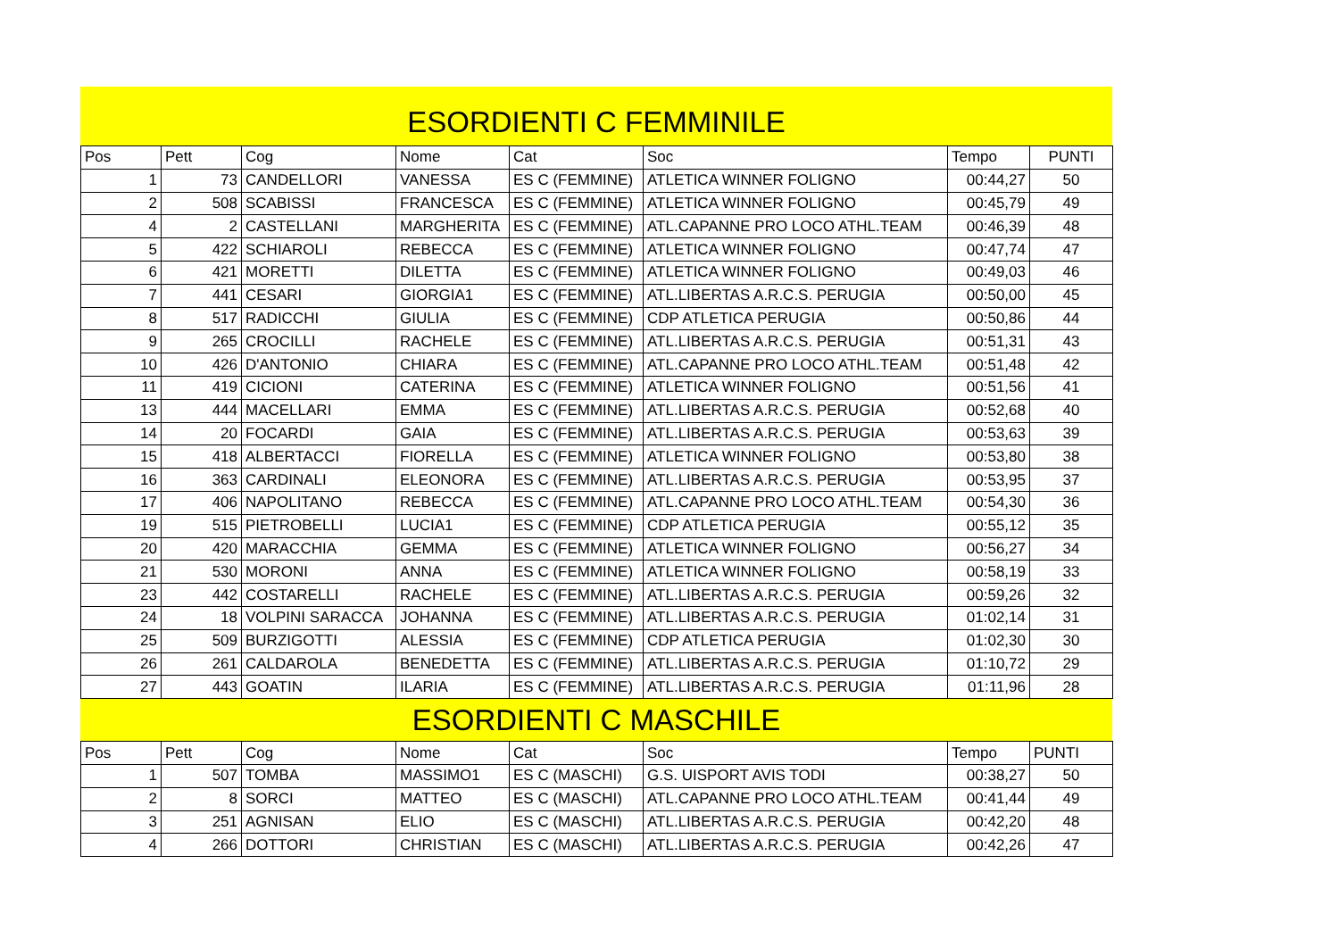ESORDIENTI C FEMMINILE
| Pos | Pett | Cog | Nome | Cat | Soc | Tempo | PUNTI |
| --- | --- | --- | --- | --- | --- | --- | --- |
| 1 | 73 | CANDELLORI | VANESSA | ES C (FEMMINE) | ATLETICA WINNER FOLIGNO | 00:44,27 | 50 |
| 2 | 508 | SCABISSI | FRANCESCA | ES C (FEMMINE) | ATLETICA WINNER FOLIGNO | 00:45,79 | 49 |
| 4 | 2 | CASTELLANI | MARGHERITA | ES C (FEMMINE) | ATL.CAPANNE PRO LOCO ATHL.TEAM | 00:46,39 | 48 |
| 5 | 422 | SCHIAROLI | REBECCA | ES C (FEMMINE) | ATLETICA WINNER FOLIGNO | 00:47,74 | 47 |
| 6 | 421 | MORETTI | DILETTA | ES C (FEMMINE) | ATLETICA WINNER FOLIGNO | 00:49,03 | 46 |
| 7 | 441 | CESARI | GIORGIA1 | ES C (FEMMINE) | ATL.LIBERTAS A.R.C.S. PERUGIA | 00:50,00 | 45 |
| 8 | 517 | RADICCHI | GIULIA | ES C (FEMMINE) | CDP ATLETICA PERUGIA | 00:50,86 | 44 |
| 9 | 265 | CROCILLI | RACHELE | ES C (FEMMINE) | ATL.LIBERTAS A.R.C.S. PERUGIA | 00:51,31 | 43 |
| 10 | 426 | D'ANTONIO | CHIARA | ES C (FEMMINE) | ATL.CAPANNE PRO LOCO ATHL.TEAM | 00:51,48 | 42 |
| 11 | 419 | CICIONI | CATERINA | ES C (FEMMINE) | ATLETICA WINNER FOLIGNO | 00:51,56 | 41 |
| 13 | 444 | MACELLARI | EMMA | ES C (FEMMINE) | ATL.LIBERTAS A.R.C.S. PERUGIA | 00:52,68 | 40 |
| 14 | 20 | FOCARDI | GAIA | ES C (FEMMINE) | ATL.LIBERTAS A.R.C.S. PERUGIA | 00:53,63 | 39 |
| 15 | 418 | ALBERTACCI | FIORELLA | ES C (FEMMINE) | ATLETICA WINNER FOLIGNO | 00:53,80 | 38 |
| 16 | 363 | CARDINALI | ELEONORA | ES C (FEMMINE) | ATL.LIBERTAS A.R.C.S. PERUGIA | 00:53,95 | 37 |
| 17 | 406 | NAPOLITANO | REBECCA | ES C (FEMMINE) | ATL.CAPANNE PRO LOCO ATHL.TEAM | 00:54,30 | 36 |
| 19 | 515 | PIETROBELLI | LUCIA1 | ES C (FEMMINE) | CDP ATLETICA PERUGIA | 00:55,12 | 35 |
| 20 | 420 | MARACCHIA | GEMMA | ES C (FEMMINE) | ATLETICA WINNER FOLIGNO | 00:56,27 | 34 |
| 21 | 530 | MORONI | ANNA | ES C (FEMMINE) | ATLETICA WINNER FOLIGNO | 00:58,19 | 33 |
| 23 | 442 | COSTARELLI | RACHELE | ES C (FEMMINE) | ATL.LIBERTAS A.R.C.S. PERUGIA | 00:59,26 | 32 |
| 24 | 18 | VOLPINI SARACCA | JOHANNA | ES C (FEMMINE) | ATL.LIBERTAS A.R.C.S. PERUGIA | 01:02,14 | 31 |
| 25 | 509 | BURZIGOTTI | ALESSIA | ES C (FEMMINE) | CDP ATLETICA PERUGIA | 01:02,30 | 30 |
| 26 | 261 | CALDAROLA | BENEDETTA | ES C (FEMMINE) | ATL.LIBERTAS A.R.C.S. PERUGIA | 01:10,72 | 29 |
| 27 | 443 | GOATIN | ILARIA | ES C (FEMMINE) | ATL.LIBERTAS A.R.C.S. PERUGIA | 01:11,96 | 28 |
ESORDIENTI C MASCHILE
| Pos | Pett | Cog | Nome | Cat | Soc | Tempo | PUNTI |
| --- | --- | --- | --- | --- | --- | --- | --- |
| 1 | 507 | TOMBA | MASSIMO1 | ES C (MASCHI) | G.S. UISPORT AVIS TODI | 00:38,27 | 50 |
| 2 | 8 | SORCI | MATTEO | ES C (MASCHI) | ATL.CAPANNE PRO LOCO ATHL.TEAM | 00:41,44 | 49 |
| 3 | 251 | AGNISAN | ELIO | ES C (MASCHI) | ATL.LIBERTAS A.R.C.S. PERUGIA | 00:42,20 | 48 |
| 4 | 266 | DOTTORI | CHRISTIAN | ES C (MASCHI) | ATL.LIBERTAS A.R.C.S. PERUGIA | 00:42,26 | 47 |